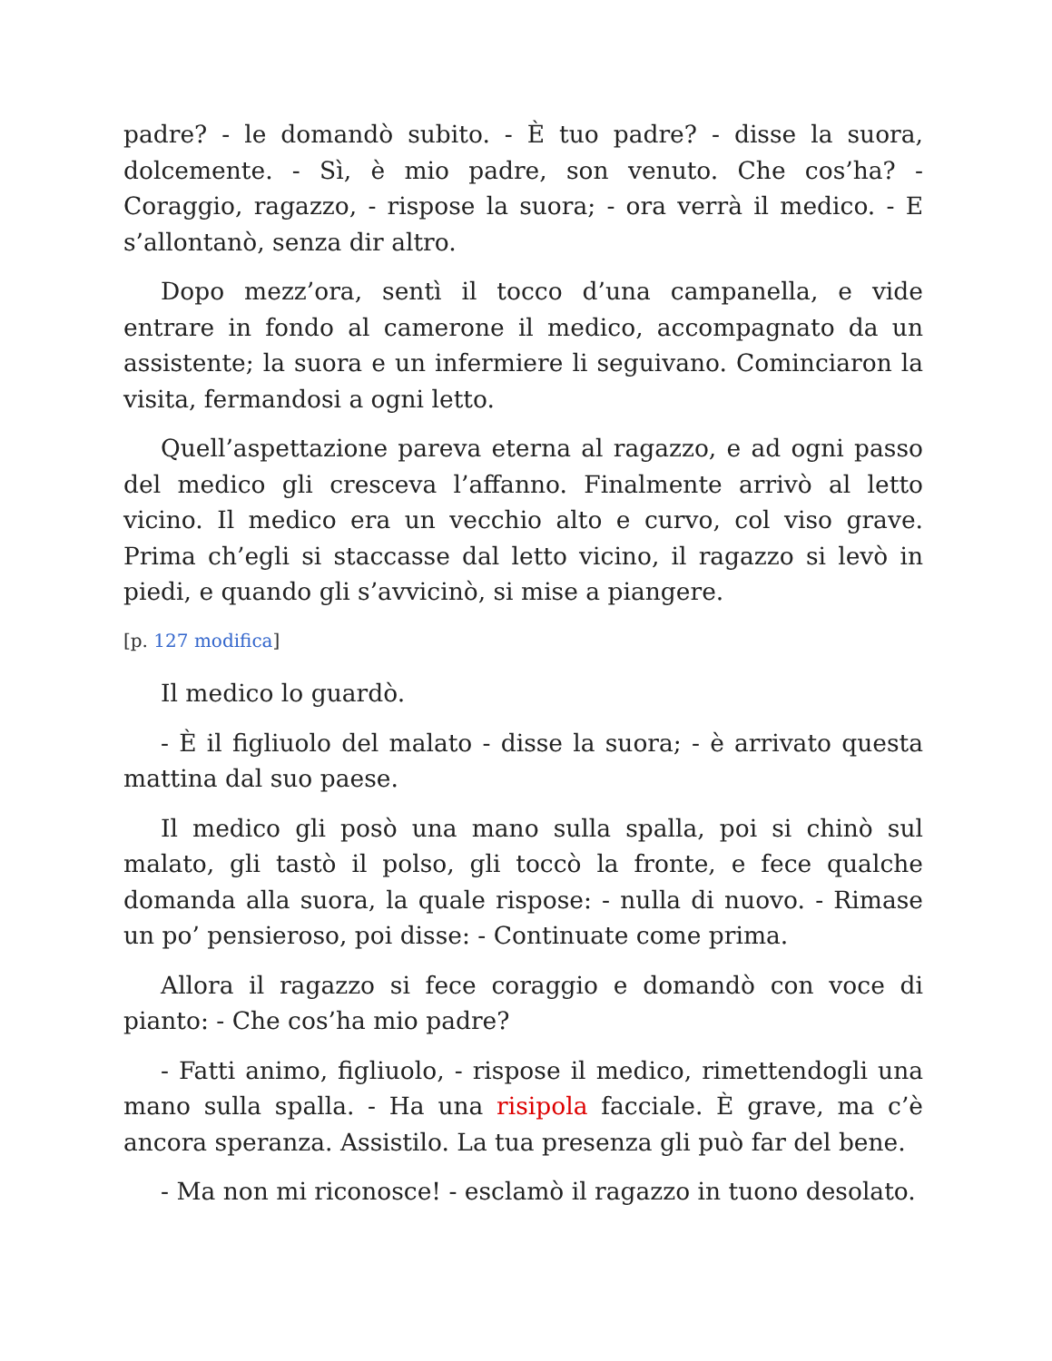padre? - le domandò subito. - È tuo padre? - disse la suora, dolcemente. - Sì, è mio padre, son venuto. Che cos’ha? - Coraggio, ragazzo, - rispose la suora; - ora verrà il medico. - E s’allontanò, senza dir altro.
Dopo mezz’ora, sentì il tocco d’una campanella, e vide entrare in fondo al camerone il medico, accompagnato da un assistente; la suora e un infermiere li seguivano. Cominciaron la visita, fermandosi a ogni letto.
Quell’aspettazione pareva eterna al ragazzo, e ad ogni passo del medico gli cresceva l’affanno. Finalmente arrivò al letto vicino. Il medico era un vecchio alto e curvo, col viso grave. Prima ch’egli si staccasse dal letto vicino, il ragazzo si levò in piedi, e quando gli s’avvicinò, si mise a piangere.
[p. 127 modifica]
Il medico lo guardò.
- È il figliuolo del malato - disse la suora; - è arrivato questa mattina dal suo paese.
Il medico gli posò una mano sulla spalla, poi si chinò sul malato, gli tastò il polso, gli toccò la fronte, e fece qualche domanda alla suora, la quale rispose: - nulla di nuovo. - Rimase un po’ pensieroso, poi disse: - Continuate come prima.
Allora il ragazzo si fece coraggio e domandò con voce di pianto: - Che cos’ha mio padre?
- Fatti animo, figliuolo, - rispose il medico, rimettendogli una mano sulla spalla. - Ha una risipola facciale. È grave, ma c’è ancora speranza. Assistilo. La tua presenza gli può far del bene.
- Ma non mi riconosce! - esclamò il ragazzo in tuono desolato.